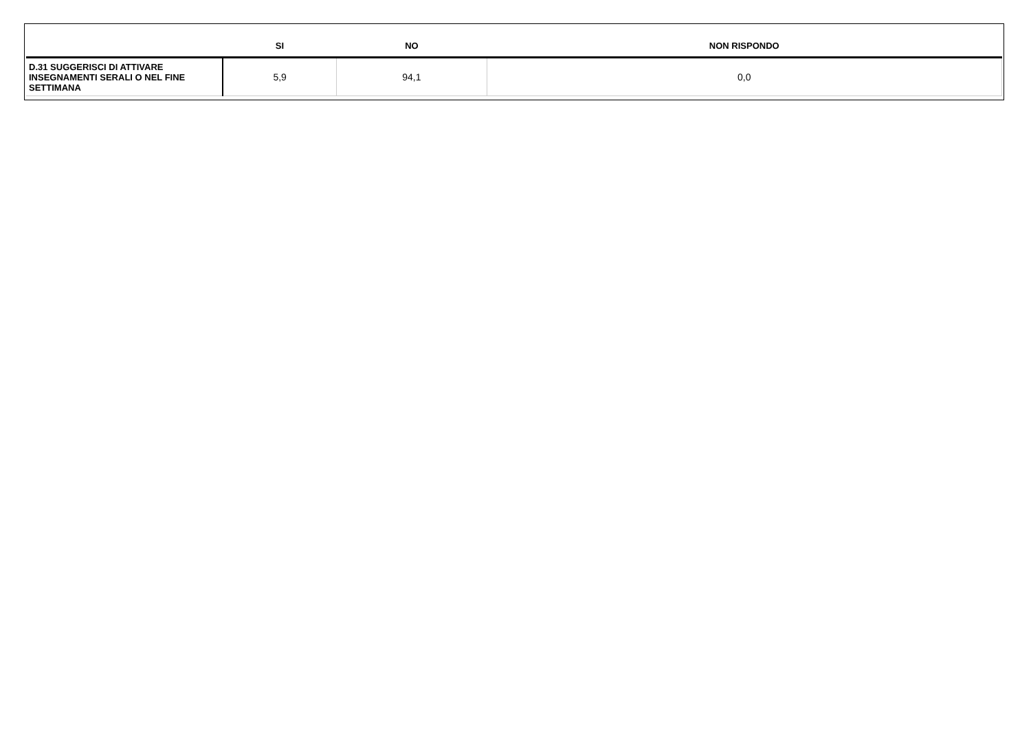| | SI | NO | NON RISPONDO |
| --- | --- | --- | --- |
| D.31 SUGGERISCI DI ATTIVARE INSEGNAMENTI SERALI O NEL FINE SETTIMANA | 5,9 | 94,1 | 0,0 |